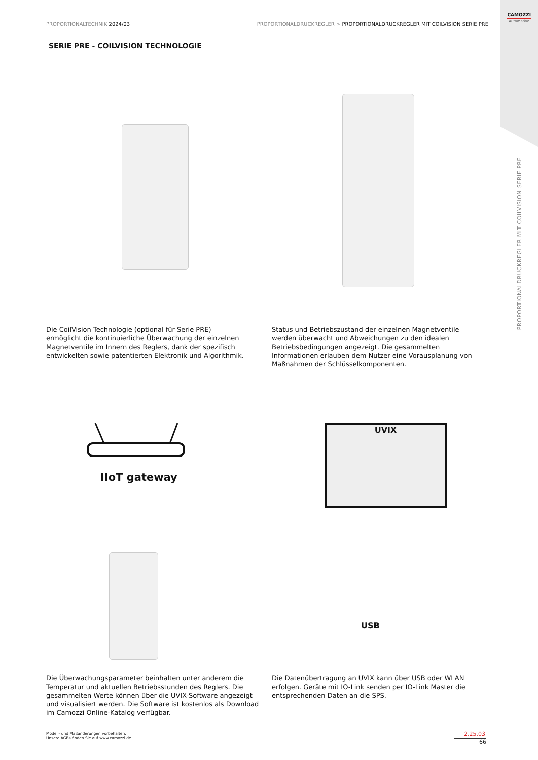PROPORTIONALTECHNIK 2024/03 PROPORTIONALDRUCKREGLER > PROPORTIONALDRUCKREGLER MIT COILVISION SERIE PRE
CAMOZZI
Automation
PROPORTIONALDRUCKREGLER MIT COILVISION SERIE PRE
SERIE PRE - COILVISION TECHNOLOGIE
Die CoilVision Technologie (optional für Serie PRE) ermöglicht die kontinuierliche Überwachung der einzelnen Magnetventile im Innern des Reglers, dank der spezifisch entwickelten sowie patentierten Elektronik und Algorithmik.
Status und Betriebszustand der einzelnen Magnetventile werden überwacht und Abweichungen zu den idealen Betriebsbedingungen angezeigt. Die gesammelten Informationen erlauben dem Nutzer eine Vorausplanung von Maßnahmen der Schlüsselkomponenten.
IIoT gateway
UVIX
USB
Die Überwachungsparameter beinhalten unter anderem die Temperatur und aktuellen Betriebsstunden des Reglers. Die gesammelten Werte können über die UVIX-Software angezeigt und visualisiert werden. Die Software ist kostenlos als Download im Camozzi Online-Katalog verfügbar.
Die Datenübertragung an UVIX kann über USB oder WLAN erfolgen. Geräte mit IO-Link senden per IO-Link Master die entsprechenden Daten an die SPS.
Modell- und Maßänderungen vorbehalten.
Unsere AGBs finden Sie auf www.camozzi.de.
2.25.03
66